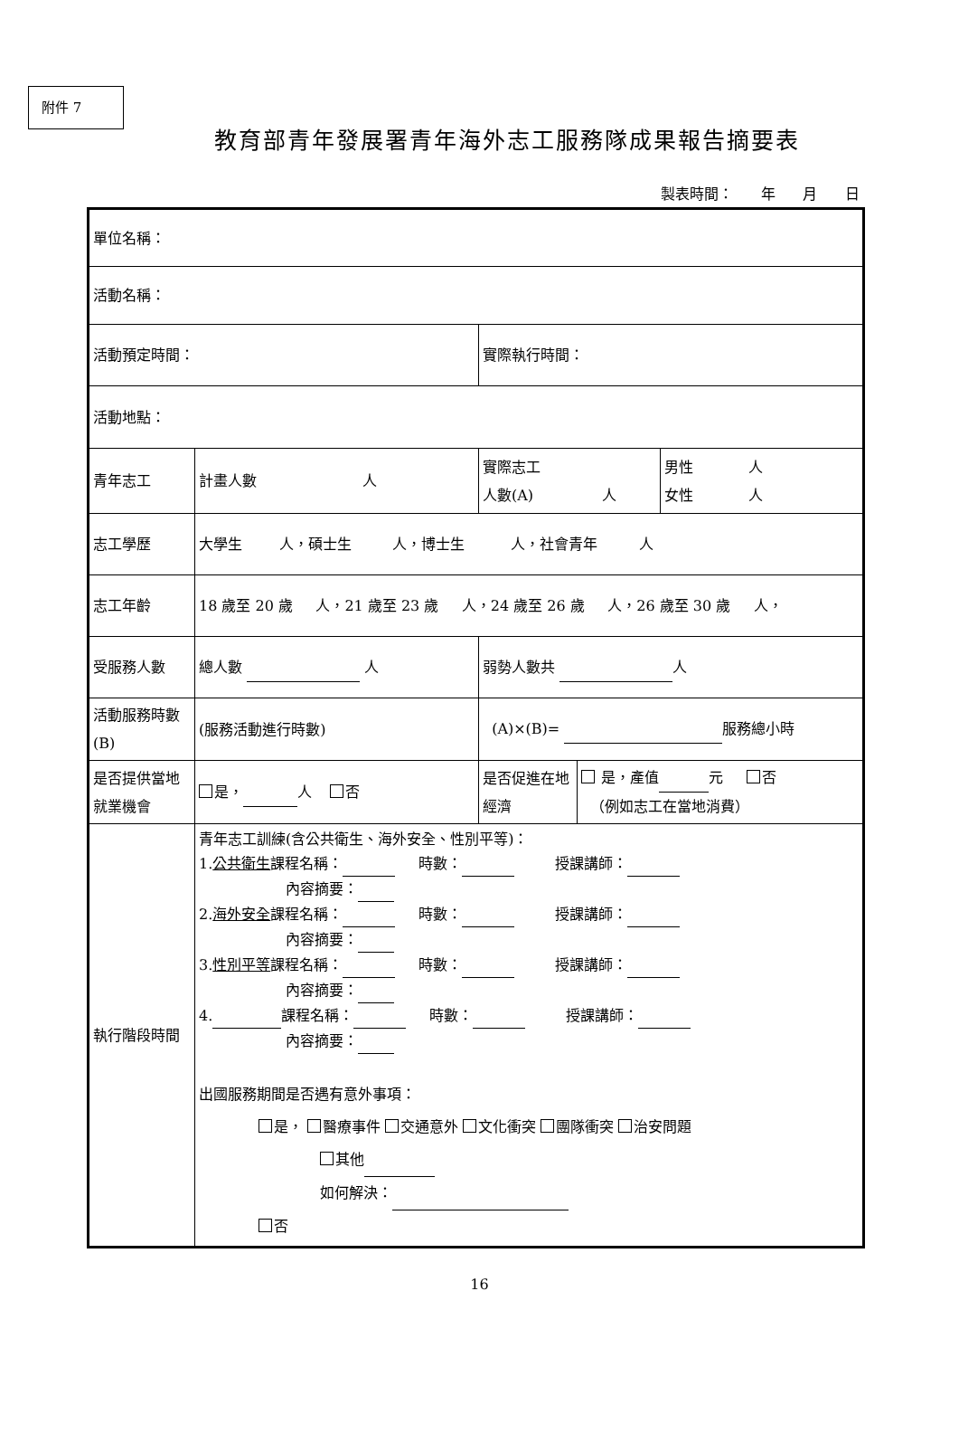附件 7
教育部青年發展署青年海外志工服務隊成果報告摘要表
製表時間： 年 月 日
| 單位名稱： | | | | |
| 活動名稱： | | | | |
| 活動預定時間： | | 實際執行時間： | | |
| 活動地點： | | | | |
| 青年志工 | 計畫人數 人 | 實際志工 人數(A) 人 | | 男性 人 女性 人 |
| 志工學歷 | 大學生 人，碩士生 人，博士生 人，社會青年 人 | | | |
| 志工年齡 | 18 歲至 20 歲 人，21 歲至 23 歲 人，24 歲至 26 歲 人，26 歲至 30 歲 人， | | | |
| 受服務人數 | 總人數 人 | 弱勢人數共 人 | | |
| 活動服務時數(B) | (服務活動進行時數) | (A)×(B)= 服務總小時 | | |
| 是否提供當地就業機會 | 是， 人 否 | 是否促進在地經濟 | 是，產值 元 否 （例如志工在當地消費） | |
| 執行階段時間 | 青年志工訓練(含公共衛生、海外安全、性別平等)： 1. 公共衛生 課程名稱： 時數： 授課講師： 內容摘要： 2. 海外安全 課程名稱： 時數： 授課講師： 內容摘要： 3. 性別平等 課程名稱： 時數： 授課講師： 內容摘要： 4. 課程名稱： 時數： 授課講師： 內容摘要： 出國服務期間是否遇有意外事項： 是， 醫療事件 交通意外 文化衝突 團隊衝突 治安問題 其他 如何解決： 否 | | | |
16